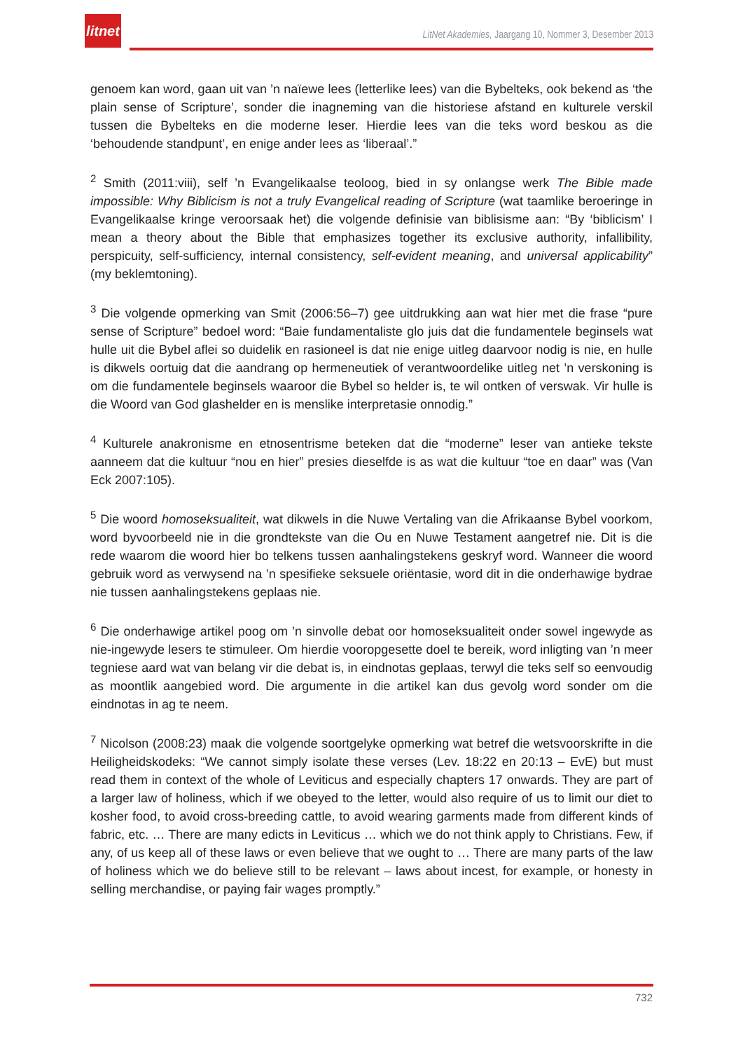litnet
LitNet Akademies, Jaargang 10, Nommer 3, Desember 2013
genoem kan word, gaan uit van ’n naïewe lees (letterlike lees) van die Bybelteks, ook bekend as ‘the plain sense of Scripture’, sonder die inagneming van die historiese afstand en kulturele verskil tussen die Bybelteks en die moderne leser. Hierdie lees van die teks word beskou as die ‘behoudende standpunt’, en enige ander lees as ‘liberaal’.”
<sup>2</sup> Smith (2011:viii), self ’n Evangelikaalse teoloog, bied in sy onlangse werk The Bible made impossible: Why Biblicism is not a truly Evangelical reading of Scripture (wat taamlike beroeringe in Evangelikaalse kringe veroorsaak het) die volgende definisie van biblisisme aan: “By ‘biblicism’ I mean a theory about the Bible that emphasizes together its exclusive authority, infallibility, perspicuity, self-sufficiency, internal consistency, self-evident meaning, and universal applicability” (my beklemtoning).
<sup>3</sup> Die volgende opmerking van Smit (2006:56–7) gee uitdrukking aan wat hier met die frase “pure sense of Scripture” bedoel word: “Baie fundamentaliste glo juis dat die fundamentele beginsels wat hulle uit die Bybel aflei so duidelik en rasioneel is dat nie enige uitleg daarvoor nodig is nie, en hulle is dikwels oortuig dat die aandrang op hermeneutiek of verantwoordelike uitleg net ’n verskoning is om die fundamentele beginsels waaroor die Bybel so helder is, te wil ontken of verswak. Vir hulle is die Woord van God glashelder en is menslike interpretasie onnodig.”
<sup>4</sup> Kulturele anakronisme en etnosentrisme beteken dat die “moderne” leser van antieke tekste aanneem dat die kultuur “nou en hier” presies dieselfde is as wat die kultuur “toe en daar” was (Van Eck 2007:105).
<sup>5</sup> Die woord homoseksualiteit, wat dikwels in die Nuwe Vertaling van die Afrikaanse Bybel voorkom, word byvoorbeeld nie in die grondtekste van die Ou en Nuwe Testament aangetref nie. Dit is die rede waarom die woord hier bo telkens tussen aanhalingstekens geskryf word. Wanneer die woord gebruik word as verwysend na ’n spesifieke seksuele oriëntasie, word dit in die onderhawige bydrae nie tussen aanhalingstekens geplaas nie.
<sup>6</sup> Die onderhawige artikel poog om ’n sinvolle debat oor homoseksualiteit onder sowel ingewyde as nie-ingewyde lesers te stimuleer. Om hierdie vooropgesette doel te bereik, word inligting van ’n meer tegniese aard wat van belang vir die debat is, in eindnotas geplaas, terwyl die teks self so eenvoudig as moontlik aangebied word. Die argumente in die artikel kan dus gevolg word sonder om die eindnotas in ag te neem.
<sup>7</sup> Nicolson (2008:23) maak die volgende soortgelyke opmerking wat betref die wetsvoorskrifte in die Heiligheidskodeks: “We cannot simply isolate these verses (Lev. 18:22 en 20:13 – EvE) but must read them in context of the whole of Leviticus and especially chapters 17 onwards. They are part of a larger law of holiness, which if we obeyed to the letter, would also require of us to limit our diet to kosher food, to avoid cross-breeding cattle, to avoid wearing garments made from different kinds of fabric, etc. … There are many edicts in Leviticus … which we do not think apply to Christians. Few, if any, of us keep all of these laws or even believe that we ought to … There are many parts of the law of holiness which we do believe still to be relevant – laws about incest, for example, or honesty in selling merchandise, or paying fair wages promptly.”
732